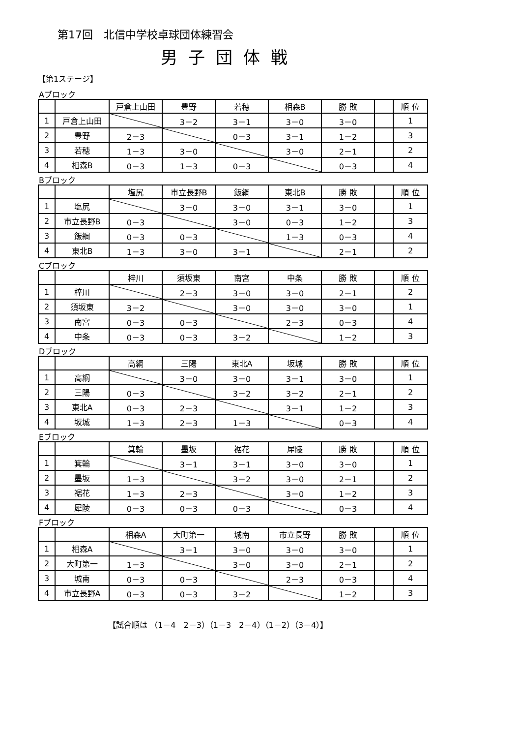第17回　北信中学校卓球団体練習会
男子団体戦
【第1ステージ】
Aブロック
| | | 戸倉上山田 | 豊野 | 若穂 | 相森B | 勝 敗 | | 順 位 |
| 1 | 戸倉上山田 | | 3－2 | 3－1 | 3－0 | 3－0 | | 1 |
| 2 | 豊野 | 2－3 | | 0－3 | 3－1 | 1－2 | | 3 |
| 3 | 若穂 | 1－3 | 3－0 | | 3－0 | 2－1 | | 2 |
| 4 | 相森B | 0－3 | 1－3 | 0－3 | | 0－3 | | 4 |
Bブロック
| | | 塩尻 | 市立長野B | 飯綱 | 東北B | 勝 敗 | | 順 位 |
| 1 | 塩尻 | | 3－0 | 3－0 | 3－1 | 3－0 | | 1 |
| 2 | 市立長野B | 0－3 | | 3－0 | 0－3 | 1－2 | | 3 |
| 3 | 飯綱 | 0－3 | 0－3 | | 1－3 | 0－3 | | 4 |
| 4 | 東北B | 1－3 | 3－0 | 3－1 | | 2－1 | | 2 |
Cブロック
| | | 梓川 | 須坂東 | 南宮 | 中条 | 勝 敗 | | 順 位 |
| 1 | 梓川 | | 2－3 | 3－0 | 3－0 | 2－1 | | 2 |
| 2 | 須坂東 | 3－2 | | 3－0 | 3－0 | 3－0 | | 1 |
| 3 | 南宮 | 0－3 | 0－3 | | 2－3 | 0－3 | | 4 |
| 4 | 中条 | 0－3 | 0－3 | 3－2 | | 1－2 | | 3 |
Dブロック
| | | 高綱 | 三陽 | 東北A | 坂城 | 勝 敗 | | 順 位 |
| 1 | 高綱 | | 3－0 | 3－0 | 3－1 | 3－0 | | 1 |
| 2 | 三陽 | 0－3 | | 3－2 | 3－2 | 2－1 | | 2 |
| 3 | 東北A | 0－3 | 2－3 | | 3－1 | 1－2 | | 3 |
| 4 | 坂城 | 1－3 | 2－3 | 1－3 | | 0－3 | | 4 |
Eブロック
| | | 箕輪 | 墨坂 | 裾花 | 犀陵 | 勝 敗 | | 順 位 |
| 1 | 箕輪 | | 3－1 | 3－1 | 3－0 | 3－0 | | 1 |
| 2 | 墨坂 | 1－3 | | 3－2 | 3－0 | 2－1 | | 2 |
| 3 | 裾花 | 1－3 | 2－3 | | 3－0 | 1－2 | | 3 |
| 4 | 犀陵 | 0－3 | 0－3 | 0－3 | | 0－3 | | 4 |
Fブロック
| | | 相森A | 大町第一 | 城南 | 市立長野 | 勝 敗 | | 順 位 |
| 1 | 相森A | | 3－1 | 3－0 | 3－0 | 3－0 | | 1 |
| 2 | 大町第一 | 1－3 | | 3－0 | 3－0 | 2－1 | | 2 |
| 3 | 城南 | 0－3 | 0－3 | | 2－3 | 0－3 | | 4 |
| 4 | 市立長野A | 0－3 | 0－3 | 3－2 | | 1－2 | | 3 |
【試合順は （1－4　2－3）（1－3　2－4）（1－2）（3－4）】